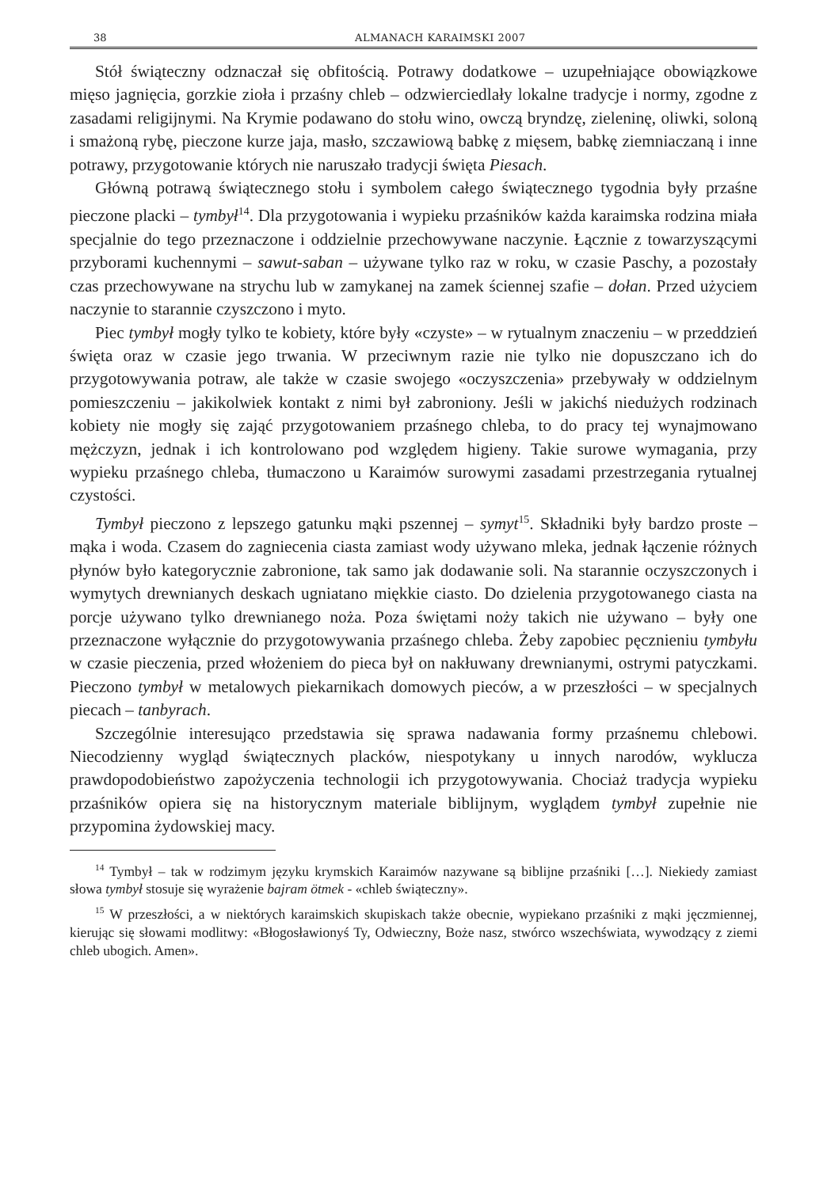38 ALMANACH KARAIMSKI 2007
Stół świąteczny odznaczał się obfitością. Potrawy dodatkowe – uzupełniające obowiązkowe mięso jagnięcia, gorzkie zioła i przaśny chleb – odzwierciedlały lokalne tradycje i normy, zgodne z zasadami religijnymi. Na Krymie podawano do stołu wino, owczą bryndzę, zieleninę, oliwki, soloną i smażoną rybę, pieczone kurze jaja, masło, szczawiową babkę z mięsem, babkę ziemniaczaną i inne potrawy, przygotowanie których nie naruszało tradycji święta Piesach.
Główną potrawą świątecznego stołu i symbolem całego świątecznego tygodnia były przaśne pieczone placki – tymbył<sup>14</sup>. Dla przygotowania i wypieku przaśników każda karaimska rodzina miała specjalnie do tego przeznaczone i oddzielnie przechowywane naczynie. Łącznie z towarzyszącymi przyborami kuchennymi – sawut-saban – używane tylko raz w roku, w czasie Paschy, a pozostały czas przechowywane na strychu lub w zamykanej na zamek ściennej szafie – dołan. Przed użyciem naczynie to starannie czyszczono i myto.
Piec tymbył mogły tylko te kobiety, które były «czyste» – w rytualnym znaczeniu – w przeddzień święta oraz w czasie jego trwania. W przeciwnym razie nie tylko nie dopuszczano ich do przygotowywania potraw, ale także w czasie swojego «oczyszczenia» przebywały w oddzielnym pomieszczeniu – jakikolwiek kontakt z nimi był zabroniony. Jeśli w jakichś niedużych rodzinach kobiety nie mogły się zająć przygotowaniem przaśnego chleba, to do pracy tej wynajmowano mężczyzn, jednak i ich kontrolowano pod względem higieny. Takie surowe wymagania, przy wypieku przaśnego chleba, tłumaczono u Karaimów surowymi zasadami przestrzegania rytualnej czystości.
Tymbył pieczono z lepszego gatunku mąki pszennej – symyt<sup>15</sup>. Składniki były bardzo proste – mąka i woda. Czasem do zagniecenia ciasta zamiast wody używano mleka, jednak łączenie różnych płynów było kategorycznie zabronione, tak samo jak dodawanie soli. Na starannie oczyszczonych i wymytych drewnianych deskach ugniatano miękkie ciasto. Do dzielenia przygotowanego ciasta na porcje używano tylko drewnianego noża. Poza świętami noży takich nie używano – były one przeznaczone wyłącznie do przygotowywania przaśnego chleba. Żeby zapobiec pęcznieniu tymbyłu w czasie pieczenia, przed włożeniem do pieca był on nakłuwany drewnianymi, ostrymi patyczkami. Pieczono tymbył w metalowych piekarnikach domowych pieców, a w przeszłości – w specjalnych piecach – tanbyrach.
Szczególnie interesująco przedstawia się sprawa nadawania formy przaśnemu chlebowi. Niecodzienny wygląd świątecznych placków, niespotykany u innych narodów, wyklucza prawdopodobieństwo zapożyczenia technologii ich przygotowywania. Chociaż tradycja wypieku przaśników opiera się na historycznym materiale biblijnym, wyglądem tymbył zupełnie nie przypomina żydowskiej macy.
<sup>14</sup> Tymbył – tak w rodzimym języku krymskich Karaimów nazywane są biblijne przaśniki […]. Niekiedy zamiast słowa tymbył stosuje się wyrażenie bajram ötmek - «chleb świąteczny».
<sup>15</sup> W przeszłości, a w niektórych karaimskich skupiskach także obecnie, wypiekano przaśniki z mąki jęczmiennej, kierując się słowami modlitwy: «Błogosławionyś Ty, Odwieczny, Boże nasz, stwórco wszechświata, wywodzący z ziemi chleb ubogich. Amen».